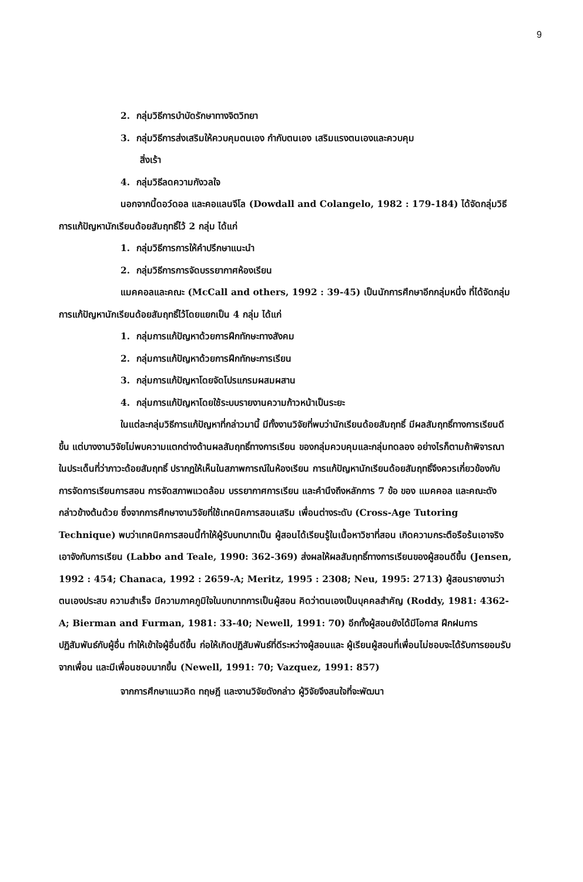9
2. กลุ่มวิธีการบำบัดรักษาทางจิตวิทยา
3. กลุ่มวิธีการส่งเสริมให้ควบคุมตนเอง กำกับตนเอง เสริมแรงตนเองและควบคุม
สิ่งเร้า
4. กลุ่มวิธีลดความกังวลใจ
นอกจากนี้ดอว์ดอล และคอแลนจีโล (Dowdall and Colangelo, 1982 : 179-184) ได้จัดกลุ่มวิธีการแก้ปัญหานักเรียนด้อยสัมฤทธิ์ไว้ 2 กลุ่ม ได้แก่
1. กลุ่มวิธีการการให้คำปรึกษาแนะนำ
2. กลุ่มวิธีการการจัดบรรยากาศห้องเรียน
แมคคอลและคณะ (McCall and others, 1992 : 39-45) เป็นนักการศึกษาอีกกลุ่มหนึ่ง ที่ได้จัดกลุ่มการแก้ปัญหานักเรียนด้อยสัมฤทธิ์ไว้โดยแยกเป็น 4 กลุ่ม ได้แก่
1. กลุ่มการแก้ปัญหาด้วยการฝึกทักษะทางสังคม
2. กลุ่มการแก้ปัญหาด้วยการฝึกทักษะการเรียน
3. กลุ่มการแก้ปัญหาโดยจัดโปรแกรมผสมผสาน
4. กลุ่มการแก้ปัญหาโดยใช้ระบบรายงานความก้าวหน้าเป็นระยะ
ในแต่ละกลุ่มวิธีการแก้ปัญหาที่กล่าวมานี้ มีทั้งงานวิจัยที่พบว่านักเรียนด้อยสัมฤทธิ์ มีผลสัมฤทธิ์ทางการเรียนดีขึ้น แต่บางงานวิจัยไม่พบความแตกต่างด้านผลสัมฤทธิ์ทางการเรียน ของกลุ่มควบคุมและกลุ่มทดลอง อย่างไรก็ตามถ้าพิจารณาในประเด็นที่ว่าภาวะด้อยสัมฤทธิ์ ปรากฏให้เห็นในสภาพการณ์ในห้องเรียน การแก้ปัญหานักเรียนด้อยสัมฤทธิ์จึงควรเกี่ยวข้องกับ การจัดการเรียนการสอน การจัดสภาพแวดล้อม บรรยากาศการเรียน และคำนึงถึงหลักการ 7 ข้อ ของ แมคคอล และคณะดังกล่าวข้างต้นด้วย ซึ่งจากการศึกษางานวิจัยที่ใช้เทคนิคการสอนเสริม เพื่อนต่างระดับ (Cross-Age Tutoring Technique) พบว่าเทคนิคการสอนนี้ทำให้ผู้รับบทบาทเป็น ผู้สอนได้เรียนรู้ในเนื้อหาวิชาที่สอน เกิดความกระตือรือร้นเอาจริงเอาจังกับการเรียน (Labbo and Teale, 1990: 362-369) ส่งผลให้ผลสัมฤทธิ์ทางการเรียนของผู้สอนดีขึ้น (Jensen, 1992 : 454; Chanaca, 1992 : 2659-A; Meritz, 1995 : 2308; Neu, 1995: 2713) ผู้สอนรายงานว่าตนเองประสบ ความสำเร็จ มีความภาคภูมิใจในบทบาทการเป็นผู้สอน คิดว่าตนเองเป็นบุคคลสำคัญ (Roddy, 1981: 4362-A; Bierman and Furman, 1981: 33-40; Newell, 1991: 70) อีกทั้งผู้สอนยังได้มีโอกาส ฝึกฝนการปฏิสัมพันธ์กับผู้อื่น ทำให้เข้าใจผู้อื่นดีขึ้น ก่อให้เกิดปฏิสัมพันธ์ที่ดีระหว่างผู้สอนและ ผู้เรียนผู้สอนที่เพื่อนไม่ชอบจะได้รับการยอมรับจากเพื่อน และมีเพื่อนชอบมากขึ้น (Newell, 1991: 70; Vazquez, 1991: 857)
จากการศึกษาแนวคิด ทฤษฎี และงานวิจัยดังกล่าว ผู้วิจัยจึงสนใจที่จะพัฒนา